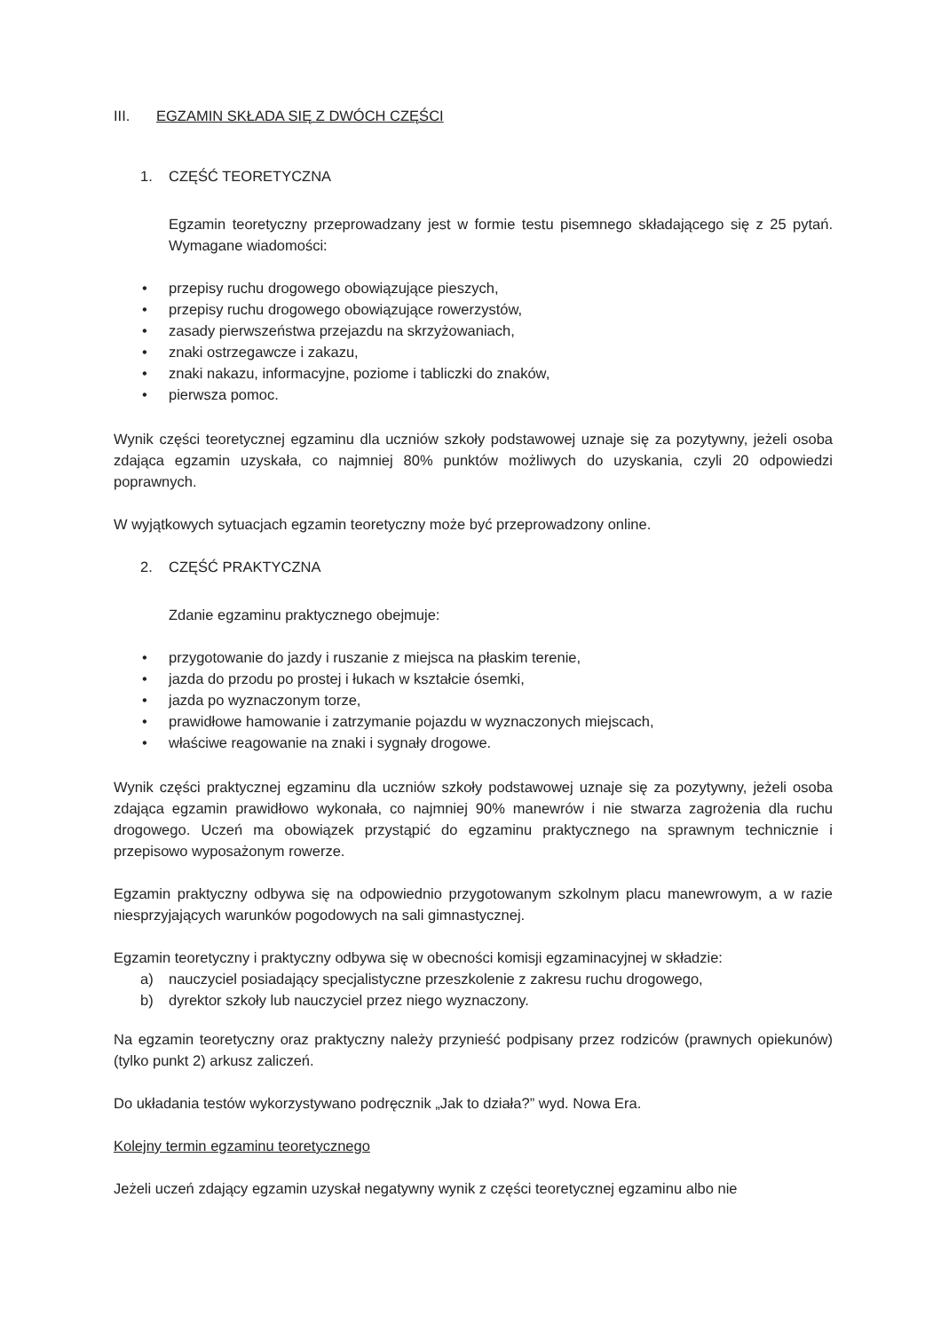III. EGZAMIN SKŁADA SIĘ Z DWÓCH CZĘŚCI
1. CZĘŚĆ TEORETYCZNA
Egzamin teoretyczny przeprowadzany jest w formie testu pisemnego składającego się z 25 pytań. Wymagane wiadomości:
• przepisy ruchu drogowego obowiązujące pieszych,
• przepisy ruchu drogowego obowiązujące rowerzystów,
• zasady pierwszeństwa przejazdu na skrzyżowaniach,
• znaki ostrzegawcze i zakazu,
• znaki nakazu, informacyjne, poziome i tabliczki do znaków,
• pierwsza pomoc.
Wynik części teoretycznej egzaminu dla uczniów szkoły podstawowej uznaje się za pozytywny, jeżeli osoba zdająca egzamin uzyskała, co najmniej 80% punktów możliwych do uzyskania, czyli 20 odpowiedzi poprawnych.
W wyjątkowych sytuacjach egzamin teoretyczny może być przeprowadzony online.
2. CZĘŚĆ PRAKTYCZNA
Zdanie egzaminu praktycznego obejmuje:
• przygotowanie do jazdy i ruszanie z miejsca na płaskim terenie,
• jazda do przodu po prostej i łukach w kształcie ósemki,
• jazda po wyznaczonym torze,
• prawidłowe hamowanie i zatrzymanie pojazdu w wyznaczonych miejscach,
• właściwe reagowanie na znaki i sygnały drogowe.
Wynik części praktycznej egzaminu dla uczniów szkoły podstawowej uznaje się za pozytywny, jeżeli osoba zdająca egzamin prawidłowo wykonała, co najmniej 90% manewrów i nie stwarza zagrożenia dla ruchu drogowego. Uczeń ma obowiązek przystąpić do egzaminu praktycznego na sprawnym technicznie i przepisowo wyposażonym rowerze.
Egzamin praktyczny odbywa się na odpowiednio przygotowanym szkolnym placu manewrowym, a w razie niesprzyjających warunków pogodowych na sali gimnastycznej.
Egzamin teoretyczny i praktyczny odbywa się w obecności komisji egzaminacyjnej w składzie:
a) nauczyciel posiadający specjalistyczne przeszkolenie z zakresu ruchu drogowego,
b) dyrektor szkoły lub nauczyciel przez niego wyznaczony.
Na egzamin teoretyczny oraz praktyczny należy przynieść podpisany przez rodziców (prawnych opiekunów) (tylko punkt 2) arkusz zaliczeń.
Do układania testów wykorzystywano podręcznik „Jak to działa?” wyd. Nowa Era.
Kolejny termin egzaminu teoretycznego
Jeżeli uczeń zdający egzamin uzyskał negatywny wynik z części teoretycznej egzaminu albo nie